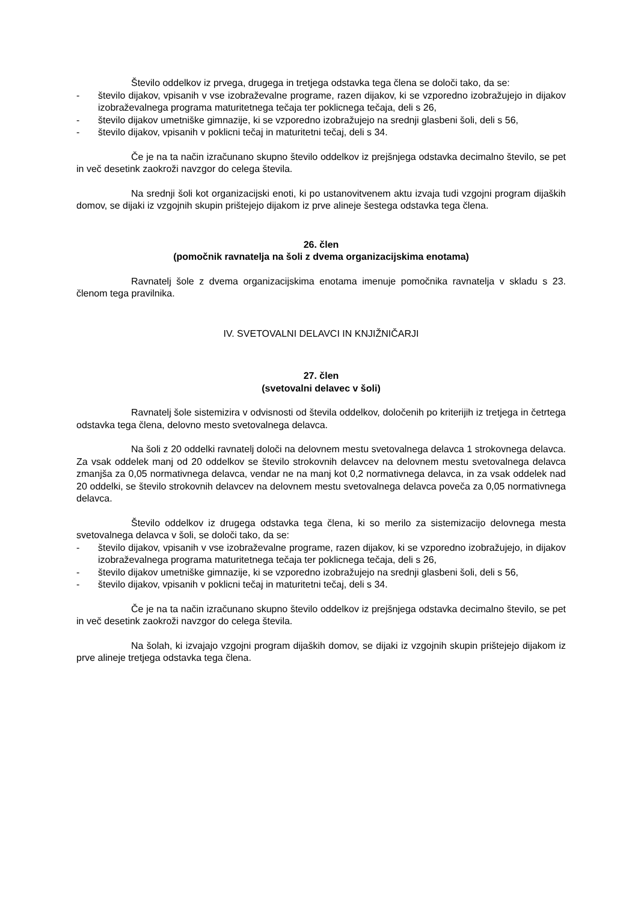Število oddelkov iz prvega, drugega in tretjega odstavka tega člena se določi tako, da se:
- število dijakov, vpisanih v vse izobraževalne programe, razen dijakov, ki se vzporedno izobražujejo in dijakov izobraževalnega programa maturitetnega tečaja ter poklicnega tečaja, deli s 26,
- število dijakov umetniške gimnazije, ki se vzporedno izobražujejo na srednji glasbeni šoli, deli s 56,
- število dijakov, vpisanih v poklicni tečaj in maturitetni tečaj, deli s 34.
Če je na ta način izračunano skupno število oddelkov iz prejšnjega odstavka decimalno število, se pet in več desetink zaokroži navzgor do celega števila.
Na srednji šoli kot organizacijski enoti, ki po ustanovitvenem aktu izvaja tudi vzgojni program dijaških domov, se dijaki iz vzgojnih skupin prištejejo dijakom iz prve alineje šestega odstavka tega člena.
26. člen
(pomočnik ravnatelja na šoli z dvema organizacijskima enotama)
Ravnatelj šole z dvema organizacijskima enotama imenuje pomočnika ravnatelja v skladu s 23. členom tega pravilnika.
IV. SVETOVALNI DELAVCI IN KNJIŽNIČARJI
27. člen
(svetovalni delavec v šoli)
Ravnatelj šole sistemizira v odvisnosti od števila oddelkov, določenih po kriterijih iz tretjega in četrtega odstavka tega člena, delovno mesto svetovalnega delavca.
Na šoli z 20 oddelki ravnatelj določi na delovnem mestu svetovalnega delavca 1 strokovnega delavca. Za vsak oddelek manj od 20 oddelkov se število strokovnih delavcev na delovnem mestu svetovalnega delavca zmanjša za 0,05 normativnega delavca, vendar ne na manj kot 0,2 normativnega delavca, in za vsak oddelek nad 20 oddelki, se število strokovnih delavcev na delovnem mestu svetovalnega delavca poveča za 0,05 normativnega delavca.
Število oddelkov iz drugega odstavka tega člena, ki so merilo za sistemizacijo delovnega mesta svetovalnega delavca v šoli, se določi tako, da se:
- število dijakov, vpisanih v vse izobraževalne programe, razen dijakov, ki se vzporedno izobražujejo, in dijakov izobraževalnega programa maturitetnega tečaja ter poklicnega tečaja, deli s 26,
- število dijakov umetniške gimnazije, ki se vzporedno izobražujejo na srednji glasbeni šoli, deli s 56,
- število dijakov, vpisanih v poklicni tečaj in maturitetni tečaj, deli s 34.
Če je na ta način izračunano skupno število oddelkov iz prejšnjega odstavka decimalno število, se pet in več desetink zaokroži navzgor do celega števila.
Na šolah, ki izvajajo vzgojni program dijaških domov, se dijaki iz vzgojnih skupin prištejejo dijakom iz prve alineje tretjega odstavka tega člena.